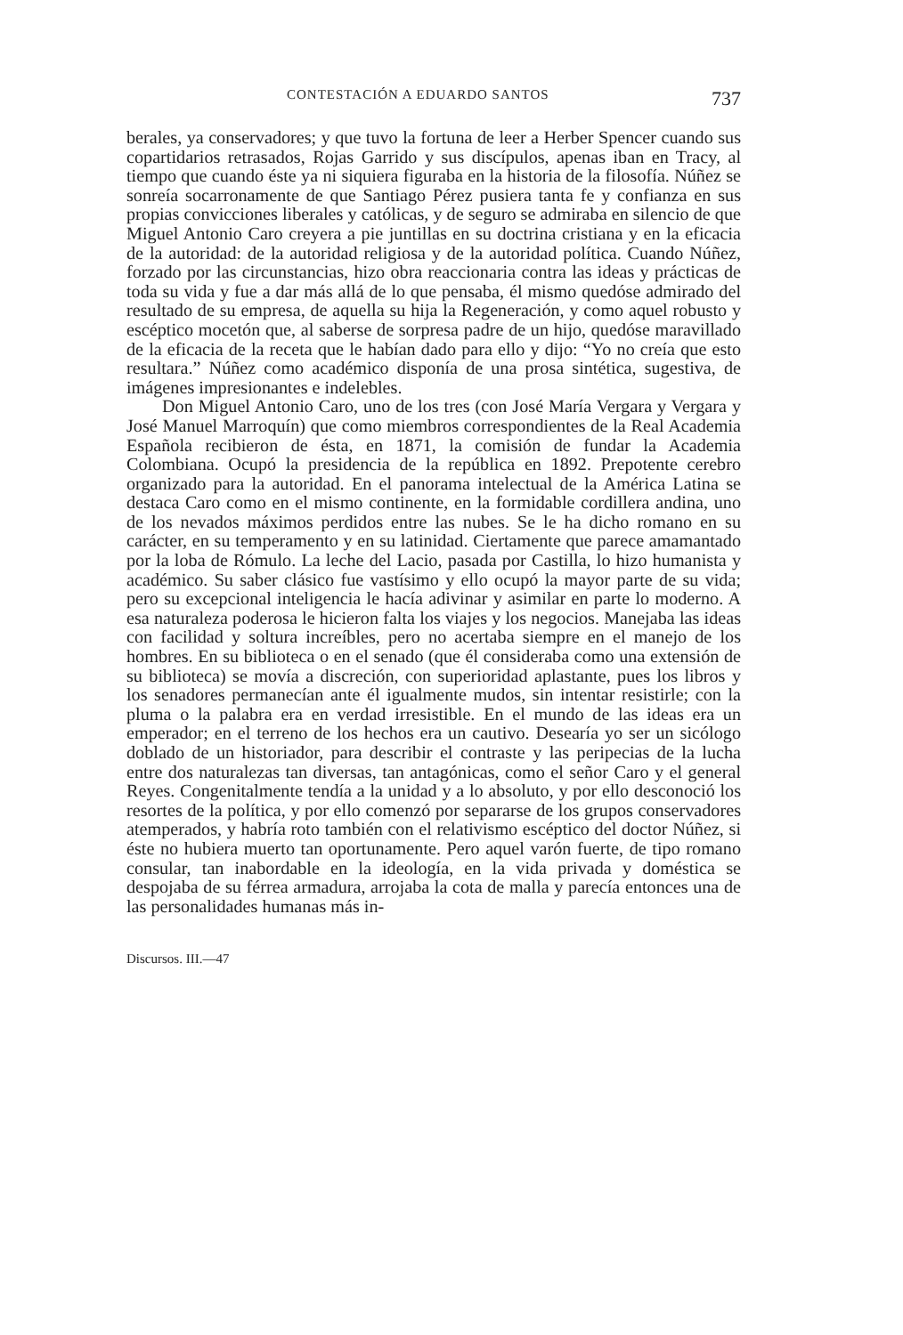CONTESTACIÓN A EDUARDO SANTOS 737
berales, ya conservadores; y que tuvo la fortuna de leer a Herber Spencer cuando sus copartidarios retrasados, Rojas Garrido y sus discípulos, apenas iban en Tracy, al tiempo que cuando éste ya ni siquiera figuraba en la historia de la filosofía. Núñez se sonreía socarronamente de que Santiago Pérez pusiera tanta fe y confianza en sus propias convicciones liberales y católicas, y de seguro se admiraba en silencio de que Miguel Antonio Caro creyera a pie juntillas en su doctrina cristiana y en la eficacia de la autoridad: de la autoridad religiosa y de la autoridad política. Cuando Núñez, forzado por las circunstancias, hizo obra reaccionaria contra las ideas y prácticas de toda su vida y fue a dar más allá de lo que pensaba, él mismo quedóse admirado del resultado de su empresa, de aquella su hija la Regeneración, y como aquel robusto y escéptico mocetón que, al saberse de sorpresa padre de un hijo, quedóse maravillado de la eficacia de la receta que le habían dado para ello y dijo: “Yo no creía que esto resultara.” Núñez como académico disponía de una prosa sintética, sugestiva, de imágenes impresionantes e indelebles.
Don Miguel Antonio Caro, uno de los tres (con José María Vergara y Vergara y José Manuel Marroquín) que como miembros correspondientes de la Real Academia Española recibieron de ésta, en 1871, la comisión de fundar la Academia Colombiana. Ocupó la presidencia de la república en 1892. Prepotente cerebro organizado para la autoridad. En el panorama intelectual de la América Latina se destaca Caro como en el mismo continente, en la formidable cordillera andina, uno de los nevados máximos perdidos entre las nubes. Se le ha dicho romano en su carácter, en su temperamento y en su latinidad. Ciertamente que parece amamantado por la loba de Rómulo. La leche del Lacio, pasada por Castilla, lo hizo humanista y académico. Su saber clásico fue vastísimo y ello ocupó la mayor parte de su vida; pero su excepcional inteligencia le hacía adivinar y asimilar en parte lo moderno. A esa naturaleza poderosa le hicieron falta los viajes y los negocios. Manejaba las ideas con facilidad y soltura increíbles, pero no acertaba siempre en el manejo de los hombres. En su biblioteca o en el senado (que él consideraba como una extensión de su biblioteca) se movía a discreción, con superioridad aplastante, pues los libros y los senadores permanecían ante él igualmente mudos, sin intentar resistirle; con la pluma o la palabra era en verdad irresistible. En el mundo de las ideas era un emperador; en el terreno de los hechos era un cautivo. Desearía yo ser un sicólogo doblado de un historiador, para describir el contraste y las peripecias de la lucha entre dos naturalezas tan diversas, tan antagónicas, como el señor Caro y el general Reyes. Congenitalmente tendía a la unidad y a lo absoluto, y por ello desconoció los resortes de la política, y por ello comenzó por separarse de los grupos conservadores atemperados, y habría roto también con el relativismo escéptico del doctor Núñez, si éste no hubiera muerto tan oportunamente. Pero aquel varón fuerte, de tipo romano consular, tan inabordable en la ideología, en la vida privada y doméstica se despojaba de su férrea armadura, arrojaba la cota de malla y parecía entonces una de las personalidades humanas más in-
Discursos. III.—47